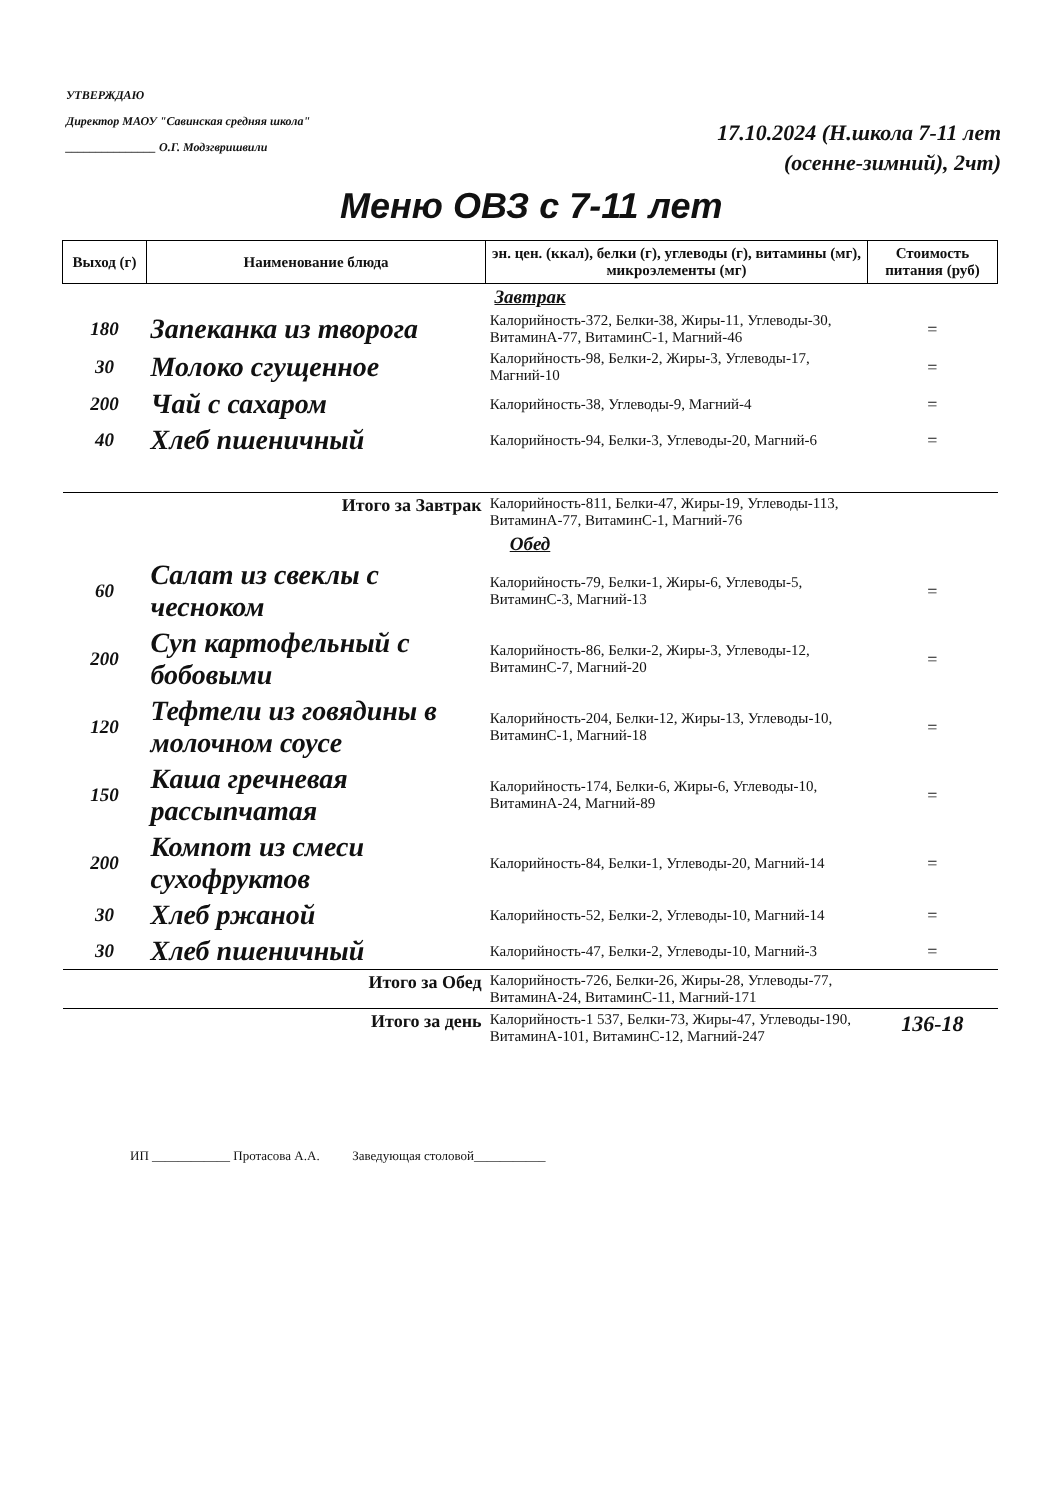УТВЕРЖДАЮ
Директор МАОУ "Савинская средняя школа"
_______________ О.Г. Модзгвришвили
17.10.2024 (Н.школа 7-11 лет
(осенне-зимний), 2чт)
Меню ОВЗ с 7-11 лет
| Выход (г) | Наименование блюда | эн. цен. (ккал), белки (г), углеводы (г), витамины (мг), микроэлементы (мг) | Стоимость питания (руб) |
| --- | --- | --- | --- |
| Завтрак | | | |
| 180 | Запеканка из творога | Калорийность-372, Белки-38, Жиры-11, Углеводы-30, ВитаминА-77, ВитаминС-1, Магний-46 | = |
| 30 | Молоко сгущенное | Калорийность-98, Белки-2, Жиры-3, Углеводы-17, Магний-10 | = |
| 200 | Чай с сахаром | Калорийность-38, Углеводы-9, Магний-4 | = |
| 40 | Хлеб пшеничный | Калорийность-94, Белки-3, Углеводы-20, Магний-6 | = |
| | Итого за Завтрак | Калорийность-811, Белки-47, Жиры-19, Углеводы-113, ВитаминА-77, ВитаминС-1, Магний-76 | |
| Обед | | | |
| 60 | Салат из свеклы с чесноком | Калорийность-79, Белки-1, Жиры-6, Углеводы-5, ВитаминС-3, Магний-13 | = |
| 200 | Суп картофельный с бобовыми | Калорийность-86, Белки-2, Жиры-3, Углеводы-12, ВитаминС-7, Магний-20 | = |
| 120 | Тефтели из говядины в молочном соусе | Калорийность-204, Белки-12, Жиры-13, Углеводы-10, ВитаминС-1, Магний-18 | = |
| 150 | Каша гречневая рассыпчатая | Калорийность-174, Белки-6, Жиры-6, Углеводы-10, ВитаминА-24, Магний-89 | = |
| 200 | Компот из смеси сухофруктов | Калорийность-84, Белки-1, Углеводы-20, Магний-14 | = |
| 30 | Хлеб ржаной | Калорийность-52, Белки-2, Углеводы-10, Магний-14 | = |
| 30 | Хлеб пшеничный | Калорийность-47, Белки-2, Углеводы-10, Магний-3 | = |
| | Итого за Обед | Калорийность-726, Белки-26, Жиры-28, Углеводы-77, ВитаминА-24, ВитаминС-11, Магний-171 | |
| | Итого за день | Калорийность-1 537, Белки-73, Жиры-47, Углеводы-190, ВитаминА-101, ВитаминС-12, Магний-247 | 136-18 |
ИП ____________ Протасова А.А. Заведующая столовой___________